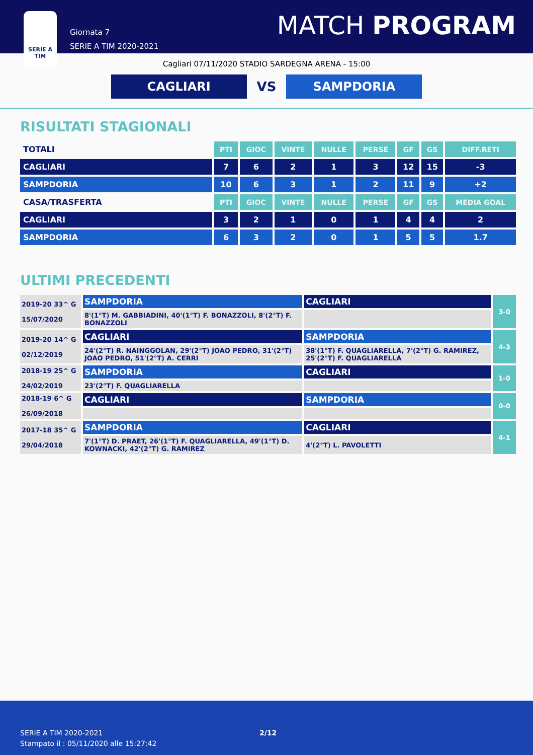SERIE A
TIM
Giornata 7
SERIE A TIM 2020-2021
MATCH PROGRAM
Cagliari 07/11/2020 STADIO SARDEGNA ARENA - 15:00
CAGLIARI
VS
SAMPDORIA
RISULTATI STAGIONALI
| TOTALI | PTI | GIOC | VINTE | NULLE | PERSE | GF | GS | DIFF.RETI |
| CAGLIARI | 7 | 6 | 2 | 1 | 3 | 12 | 15 | -3 |
| SAMPDORIA | 10 | 6 | 3 | 1 | 2 | 11 | 9 | +2 |
| CASA/TRASFERTA | PTI | GIOC | VINTE | NULLE | PERSE | GF | GS | MEDIA GOAL |
| CAGLIARI | 3 | 2 | 1 | 0 | 1 | 4 | 4 | 2 |
| SAMPDORIA | 6 | 3 | 2 | 0 | 1 | 5 | 5 | 1.7 |
ULTIMI PRECEDENTI
| 2019-20 33^ G 15/07/2020 | SAMPDORIA | CAGLIARI | 3-0 |
| | 8'(1°T) M. GABBIADINI, 40'(1°T) F. BONAZZOLI, 8'(2°T) F. BONAZZOLI | | |
| 2019-20 14^ G 02/12/2019 | CAGLIARI | SAMPDORIA | 4-3 |
| | 24'(2°T) R. NAINGGOLAN, 29'(2°T) JOAO PEDRO, 31'(2°T) JOAO PEDRO, 51'(2°T) A. CERRI | 38'(1°T) F. QUAGLIARELLA, 7'(2°T) G. RAMIREZ, 25'(2°T) F. QUAGLIARELLA | |
| 2018-19 25^ G 24/02/2019 | SAMPDORIA | CAGLIARI | 1-0 |
| | 23'(2°T) F. QUAGLIARELLA | | |
| 2018-19 6^ G 26/09/2018 | CAGLIARI | SAMPDORIA | 0-0 |
| 2017-18 35^ G 29/04/2018 | SAMPDORIA | CAGLIARI | 4-1 |
| | 7'(1°T) D. PRAET, 26'(1°T) F. QUAGLIARELLA, 49'(1°T) D. KOWNACKI, 42'(2°T) G. RAMIREZ | 4'(2°T) L. PAVOLETTI | |
SERIE A TIM 2020-2021
Stampato il : 05/11/2020 alle 15:27:42
2/12